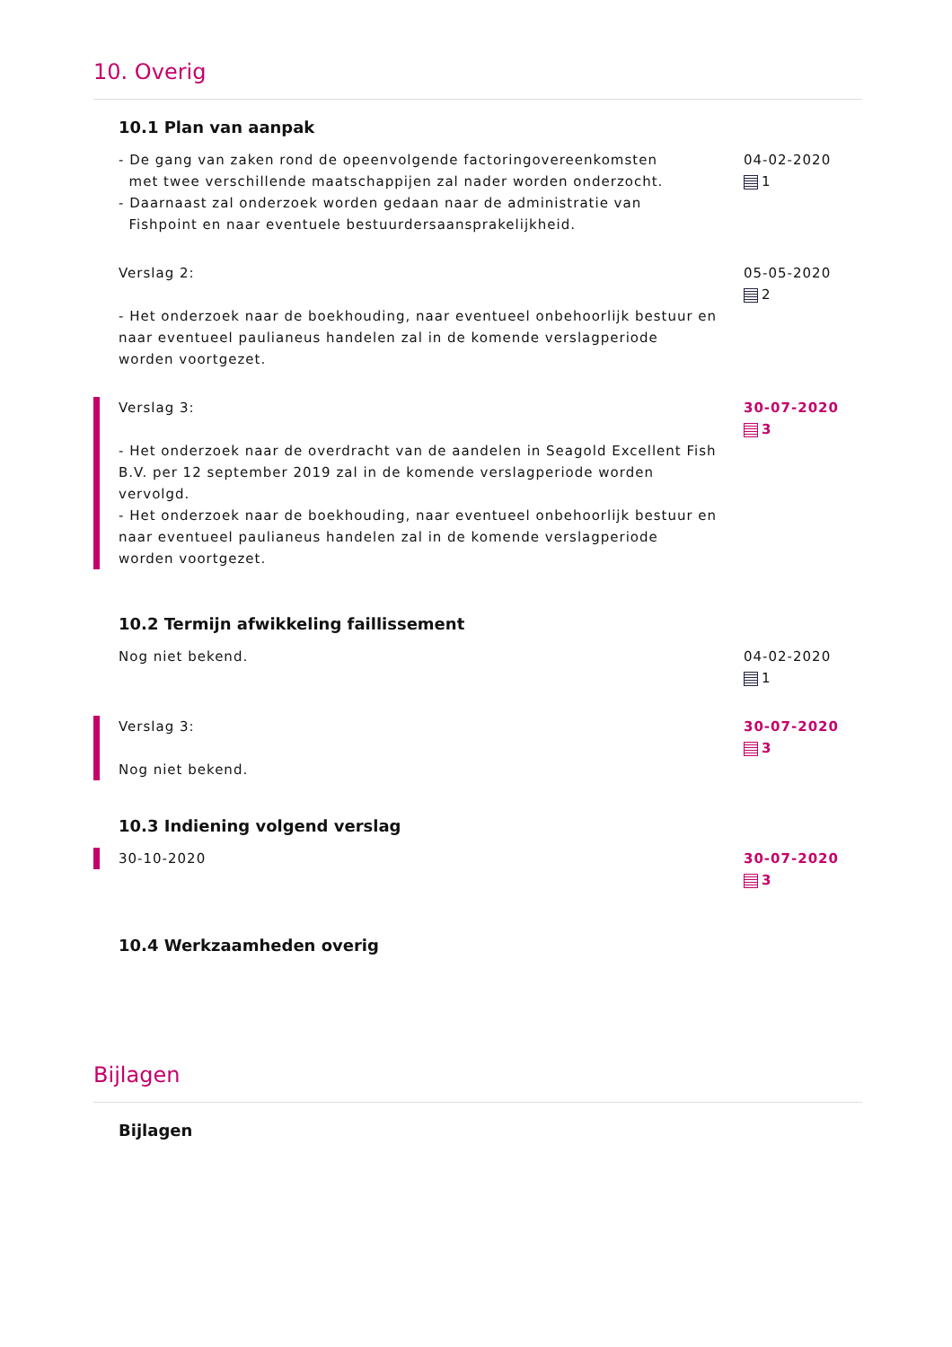10. Overig
10.1 Plan van aanpak
- De gang van zaken rond de opeenvolgende factoringovereenkomsten
met twee verschillende maatschappijen zal nader worden onderzocht.
- Daarnaast zal onderzoek worden gedaan naar de administratie van
Fishpoint en naar eventuele bestuurdersaansprakelijkheid.
04-02-2020
1
Verslag 2:
- Het onderzoek naar de boekhouding, naar eventueel onbehoorlijk bestuur en naar eventueel paulianeus handelen zal in de komende verslagperiode worden voortgezet.
05-05-2020
2
Verslag 3:
- Het onderzoek naar de overdracht van de aandelen in Seagold Excellent Fish B.V. per 12 september 2019 zal in de komende verslagperiode worden vervolgd.
- Het onderzoek naar de boekhouding, naar eventueel onbehoorlijk bestuur en naar eventueel paulianeus handelen zal in de komende verslagperiode worden voortgezet.
30-07-2020
3
10.2 Termijn afwikkeling faillissement
Nog niet bekend. 04-02-2020
1
Verslag 3:
Nog niet bekend.
30-07-2020
3
10.3 Indiening volgend verslag
30-10-2020 30-07-2020
3
10.4 Werkzaamheden overig
Bijlagen
Bijlagen